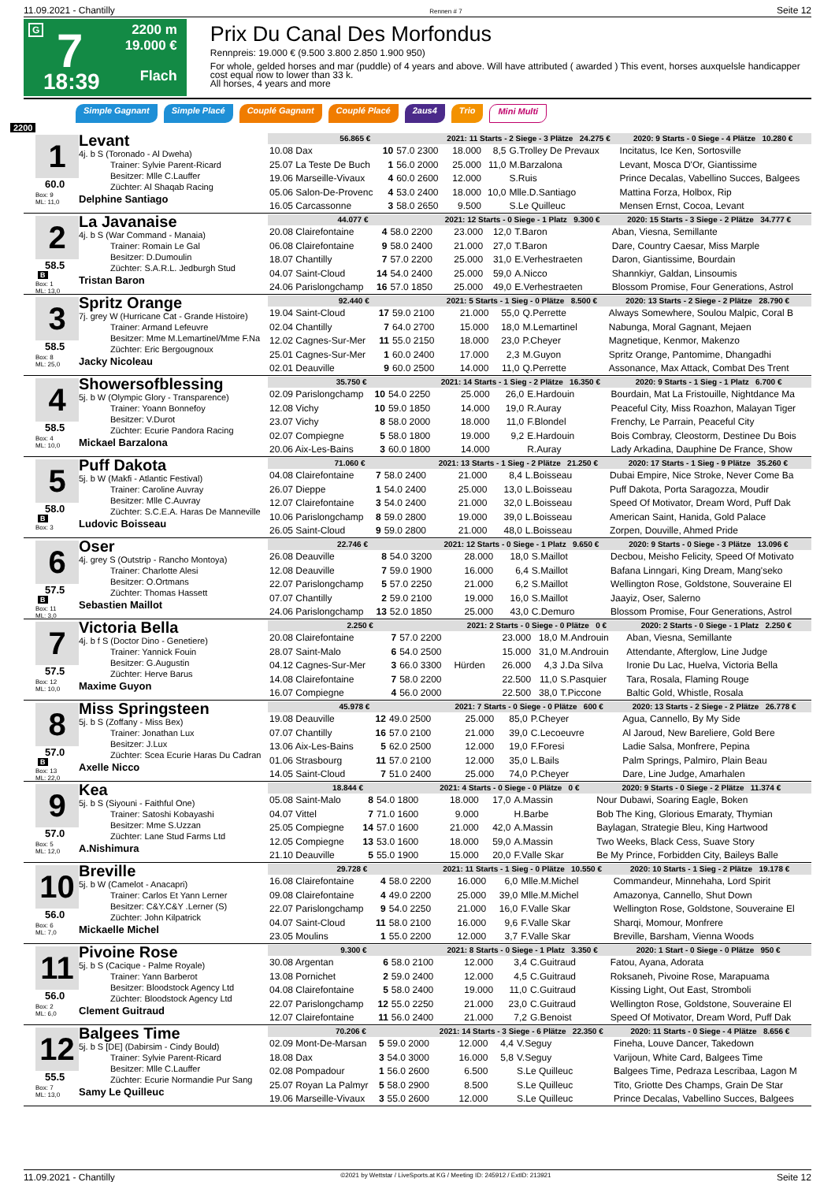11.09.2021 - Chantilly Rennen # 7 Seite 12
G 7
18:39
2200 m
19.000 €
Flach
Prix Du Canal Des Morfondus
Rennpreis: 19.000 € (9.500 3.800 2.850 1.900 950)
For whole, gelded horses and mar (puddle) of 4 years and above. Will have attributed ( awarded ) This event, horses auxquelsle handicapper cost equal now to lower than 33 k.
All horses, 4 years and more
Simple Gagnant Simple Placé Couplé Gagnant Couplé Placé 2aus4 Trio Mini Multi
2200
1
60.0
Box: 9
ML: 11,0
Levant
4j. b S (Toronado - Al Dweha)
Trainer: Sylvie Parent-Ricard
Besitzer: Mlle C.Lauffer
Züchter: Al Shaqab Racing
Delphine Santiago
| 56.865 € | | | 2021: 11 Starts - 2 Siege - 3 Plätze 24.275 € | | | | 2020: 9 Starts - 0 Siege - 4 Plätze 10.280 € | |
| --- | --- | --- | --- | --- | --- | --- | --- | --- |
| 10.08 Dax | 10 | 57.0 2300 | | 18.000 | 8,5 | G.Trolley De Prevaux | | Incitatus, Ice Ken, Sortosville |
| 25.07 La Teste De Buch | 1 | 56.0 2000 | | 25.000 | 11,0 | M.Barzalona | | Levant, Mosca D'Or, Giantissime |
| 19.06 Marseille-Vivaux | 4 | 60.0 2600 | | 12.000 | | S.Ruis | | Prince Decalas, Vabellino Succes, Balgees |
| 05.06 Salon-De-Provenc | 4 | 53.0 2400 | | 18.000 | 10,0 | Mlle.D.Santiago | | Mattina Forza, Holbox, Rip |
| 16.05 Carcassonne | 3 | 58.0 2650 | | 9.500 | | S.Le Quilleuc | | Mensen Ernst, Cocoa, Levant |
2
58.5
B
Box: 1
ML: 13,0
La Javanaise
4j. b S (War Command - Manaia)
Trainer: Romain Le Gal
Besitzer: D.Dumoulin
Züchter: S.A.R.L. Jedburgh Stud
Tristan Baron
| 44.077 € | | | 2021: 12 Starts - 0 Siege - 1 Platz 9.300 € | | | | 2020: 15 Starts - 3 Siege - 2 Plätze 34.777 € | |
| --- | --- | --- | --- | --- | --- | --- | --- | --- |
| 20.08 Clairefontaine | 4 | 58.0 2200 | | 23.000 | 12,0 | T.Baron | | Aban, Viesna, Semillante |
| 06.08 Clairefontaine | 9 | 58.0 2400 | | 21.000 | 27,0 | T.Baron | | Dare, Country Caesar, Miss Marple |
| 18.07 Chantilly | 7 | 57.0 2200 | | 25.000 | 31,0 | E.Verhestraeten | | Daron, Giantissime, Bourdain |
| 04.07 Saint-Cloud | 14 | 54.0 2400 | | 25.000 | 59,0 | A.Nicco | | Shannkiyr, Galdan, Linsoumis |
| 24.06 Parislongchamp | 16 | 57.0 1850 | | 25.000 | 49,0 | E.Verhestraeten | | Blossom Promise, Four Generations, Astrol |
3
58.5
Box: 8
ML: 25,0
Spritz Orange
7j. grey W (Hurricane Cat - Grande Histoire)
Trainer: Armand Lefeuvre
Besitzer: Mme M.Lemartinel/Mme F.Na
Züchter: Eric Bergougnoux
Jacky Nicoleau
| 92.440 € | | | 2021: 5 Starts - 1 Sieg - 0 Plätze 8.500 € | | | | 2020: 13 Starts - 2 Siege - 2 Plätze 28.790 € | |
| --- | --- | --- | --- | --- | --- | --- | --- | --- |
| 19.04 Saint-Cloud | 17 | 59.0 2100 | | 21.000 | 55,0 | Q.Perrette | | Always Somewhere, Soulou Malpic, Coral B |
| 02.04 Chantilly | 7 | 64.0 2700 | | 15.000 | 18,0 | M.Lemartinel | | Nabunga, Moral Gagnant, Mejaen |
| 12.02 Cagnes-Sur-Mer | 11 | 55.0 2150 | | 18.000 | 23,0 | P.Cheyer | | Magnetique, Kenmor, Makenzo |
| 25.01 Cagnes-Sur-Mer | 1 | 60.0 2400 | | 17.000 | 2,3 | M.Guyon | | Spritz Orange, Pantomime, Dhangadhi |
| 02.01 Deauville | 9 | 60.0 2500 | | 14.000 | 11,0 | Q.Perrette | | Assonance, Max Attack, Combat Des Trent |
4
58.5
Box: 4
ML: 10,0
Showersofblessing
5j. b W (Olympic Glory - Transparence)
Trainer: Yoann Bonnefoy
Besitzer: V.Durot
Züchter: Ecurie Pandora Racing
Mickael Barzalona
| 35.750 € | | | 2021: 14 Starts - 1 Sieg - 2 Plätze 16.350 € | | | | 2020: 9 Starts - 1 Sieg - 1 Platz 6.700 € | |
| --- | --- | --- | --- | --- | --- | --- | --- | --- |
| 02.09 Parislongchamp | 10 | 54.0 2250 | | 25.000 | 26,0 | E.Hardouin | | Bourdain, Mat La Fristouille, Nightdance Ma |
| 12.08 Vichy | 10 | 59.0 1850 | | 14.000 | 19,0 | R.Auray | | Peaceful City, Miss Roazhon, Malayan Tiger |
| 23.07 Vichy | 8 | 58.0 2000 | | 18.000 | 11,0 | F.Blondel | | Frenchy, Le Parrain, Peaceful City |
| 02.07 Compiegne | 5 | 58.0 1800 | | 19.000 | 9,2 | E.Hardouin | | Bois Combray, Cleostorm, Destinee Du Bois |
| 20.06 Aix-Les-Bains | 3 | 60.0 1800 | | 14.000 | | R.Auray | | Lady Arkadina, Dauphine De France, Show |
5
58.0
B
Box: 3
Puff Dakota
5j. b W (Makfi - Atlantic Festival)
Trainer: Caroline Auvray
Besitzer: Mlle C.Auvray
Züchter: S.C.E.A. Haras De Manneville
Ludovic Boisseau
| 71.060 € | | | 2021: 13 Starts - 1 Sieg - 2 Plätze 21.250 € | | | | 2020: 17 Starts - 1 Sieg - 9 Plätze 35.260 € | |
| --- | --- | --- | --- | --- | --- | --- | --- | --- |
| 04.08 Clairefontaine | 7 | 58.0 2400 | | 21.000 | 8,4 | L.Boisseau | | Dubai Empire, Nice Stroke, Never Come Ba |
| 26.07 Dieppe | 1 | 54.0 2400 | | 25.000 | 13,0 | L.Boisseau | | Puff Dakota, Porta Saragozza, Moudir |
| 12.07 Clairefontaine | 3 | 54.0 2400 | | 21.000 | 32,0 | L.Boisseau | | Speed Of Motivator, Dream Word, Puff Dak |
| 10.06 Parislongchamp | 8 | 59.0 2800 | | 19.000 | 39,0 | L.Boisseau | | American Saint, Hanida, Gold Palace |
| 26.05 Saint-Cloud | 9 | 59.0 2800 | | 21.000 | 48,0 | L.Boisseau | | Zorpen, Douville, Ahmed Pride |
6
57.5
B
Box: 11
ML: 3,0
Oser
4j. grey S (Outstrip - Rancho Montoya)
Trainer: Charlotte Alesi
Besitzer: O.Ortmans
Züchter: Thomas Hassett
Sebastien Maillot
| 22.746 € | | | 2021: 12 Starts - 0 Siege - 1 Platz 9.650 € | | | | 2020: 9 Starts - 0 Siege - 3 Plätze 13.096 € | |
| --- | --- | --- | --- | --- | --- | --- | --- | --- |
| 26.08 Deauville | 8 | 54.0 3200 | | 28.000 | 18,0 | S.Maillot | | Decbou, Meisho Felicity, Speed Of Motivato |
| 12.08 Deauville | 7 | 59.0 1900 | | 16.000 | 6,4 | S.Maillot | | Bafana Linngari, King Dream, Mang'seko |
| 22.07 Parislongchamp | 5 | 57.0 2250 | | 21.000 | 6,2 | S.Maillot | | Wellington Rose, Goldstone, Souveraine El |
| 07.07 Chantilly | 2 | 59.0 2100 | | 19.000 | 16,0 | S.Maillot | | Jaayiz, Oser, Salerno |
| 24.06 Parislongchamp | 13 | 52.0 1850 | | 25.000 | 43,0 | C.Demuro | | Blossom Promise, Four Generations, Astrol |
7
57.5
Box: 12
ML: 10,0
Victoria Bella
4j. b f S (Doctor Dino - Genetiere)
Trainer: Yannick Fouin
Besitzer: G.Augustin
Züchter: Herve Barus
Maxime Guyon
| 2.250 € | | | 2021: 2 Starts - 0 Siege - 0 Plätze 0 € | | | | 2020: 2 Starts - 0 Siege - 1 Platz 2.250 € | |
| --- | --- | --- | --- | --- | --- | --- | --- | --- |
| 20.08 Clairefontaine | 7 | 57.0 2200 | | 23.000 | 18,0 | M.Androuin | | Aban, Viesna, Semillante |
| 28.07 Saint-Malo | 6 | 54.0 2500 | | 15.000 | 31,0 | M.Androuin | | Attendante, Afterglow, Line Judge |
| 04.12 Cagnes-Sur-Mer | 3 | 66.0 3300 | Hürden | 26.000 | 4,3 | J.Da Silva | | Ironie Du Lac, Huelva, Victoria Bella |
| 14.08 Clairefontaine | 7 | 58.0 2200 | | 22.500 | 11,0 | S.Pasquier | | Tara, Rosala, Flaming Rouge |
| 16.07 Compiegne | 4 | 56.0 2000 | | 22.500 | 38,0 | T.Piccone | | Baltic Gold, Whistle, Rosala |
8
57.0
B
Box: 13
ML: 22,0
Miss Springsteen
5j. b S (Zoffany - Miss Bex)
Trainer: Jonathan Lux
Besitzer: J.Lux
Züchter: Scea Ecurie Haras Du Cadran
Axelle Nicco
| 45.978 € | | | 2021: 7 Starts - 0 Siege - 0 Plätze 600 € | | | | 2020: 13 Starts - 2 Siege - 2 Plätze 26.778 € | |
| --- | --- | --- | --- | --- | --- | --- | --- | --- |
| 19.08 Deauville | 12 | 49.0 2500 | | 25.000 | 85,0 | P.Cheyer | | Agua, Cannello, By My Side |
| 07.07 Chantilly | 16 | 57.0 2100 | | 21.000 | 39,0 | C.Lecoeuvre | | Al Jaroud, New Bareliere, Gold Bere |
| 13.06 Aix-Les-Bains | 5 | 62.0 2500 | | 12.000 | 19,0 | F.Foresi | | Ladie Salsa, Monfrere, Pepina |
| 01.06 Strasbourg | 11 | 57.0 2100 | | 12.000 | 35,0 | L.Bails | | Palm Springs, Palmiro, Plain Beau |
| 14.05 Saint-Cloud | 7 | 51.0 2400 | | 25.000 | 74,0 | P.Cheyer | | Dare, Line Judge, Amarhalen |
9
57.0
Box: 5
ML: 12,0
Kea
5j. b S (Siyouni - Faithful One)
Trainer: Satoshi Kobayashi
Besitzer: Mme S.Uzzan
Züchter: Lane Stud Farms Ltd
A.Nishimura
| 18.844 € | | | 2021: 4 Starts - 0 Siege - 0 Plätze 0 € | | | | 2020: 9 Starts - 0 Siege - 2 Plätze 11.374 € | |
| --- | --- | --- | --- | --- | --- | --- | --- | --- |
| 05.08 Saint-Malo | 8 | 54.0 1800 | | 18.000 | 17,0 | A.Massin | | Nour Dubawi, Soaring Eagle, Boken |
| 04.07 Vittel | 7 | 71.0 1600 | | 9.000 | | H.Barbe | | Bob The King, Glorious Emaraty, Thymian |
| 25.05 Compiegne | 14 | 57.0 1600 | | 21.000 | 42,0 | A.Massin | | Baylagan, Strategie Bleu, King Hartwood |
| 12.05 Compiegne | 13 | 53.0 1600 | | 18.000 | 59,0 | A.Massin | | Two Weeks, Black Cess, Suave Story |
| 21.10 Deauville | 5 | 55.0 1900 | | 15.000 | 20,0 | F.Valle Skar | | Be My Prince, Forbidden City, Baileys Balle |
10
56.0
Box: 6
ML: 7,0
Breville
5j. b W (Camelot - Anacapri)
Trainer: Carlos Et Yann Lerner
Besitzer: C&Y.C&Y .Lerner (S)
Züchter: John Kilpatrick
Mickaelle Michel
| 29.728 € | | | 2021: 11 Starts - 1 Sieg - 0 Plätze 10.550 € | | | | 2020: 10 Starts - 1 Sieg - 2 Plätze 19.178 € | |
| --- | --- | --- | --- | --- | --- | --- | --- | --- |
| 16.08 Clairefontaine | 4 | 58.0 2200 | | 16.000 | 6,0 | Mlle.M.Michel | | Commandeur, Minnehaha, Lord Spirit |
| 09.08 Clairefontaine | 4 | 49.0 2200 | | 25.000 | 39,0 | Mlle.M.Michel | | Amazonya, Cannello, Shut Down |
| 22.07 Parislongchamp | 9 | 54.0 2250 | | 21.000 | 16,0 | F.Valle Skar | | Wellington Rose, Goldstone, Souveraine El |
| 04.07 Saint-Cloud | 11 | 58.0 2100 | | 16.000 | 9,6 | F.Valle Skar | | Sharqi, Momour, Monfrere |
| 23.05 Moulins | 1 | 55.0 2200 | | 12.000 | 3,7 | F.Valle Skar | | Breville, Barsham, Vienna Woods |
11
56.0
Box: 2
ML: 6,0
Pivoine Rose
5j. b S (Cacique - Palme Royale)
Trainer: Yann Barberot
Besitzer: Bloodstock Agency Ltd
Züchter: Bloodstock Agency Ltd
Clement Guitraud
| 9.300 € | | | 2021: 8 Starts - 0 Siege - 1 Platz 3.350 € | | | | 2020: 1 Start - 0 Siege - 0 Plätze 950 € | |
| --- | --- | --- | --- | --- | --- | --- | --- | --- |
| 30.08 Argentan | 6 | 58.0 2100 | | 12.000 | 3,4 | C.Guitraud | | Fatou, Ayana, Adorata |
| 13.08 Pornichet | 2 | 59.0 2400 | | 12.000 | 4,5 | C.Guitraud | | Roksaneh, Pivoine Rose, Marapuama |
| 04.08 Clairefontaine | 5 | 58.0 2400 | | 19.000 | 11,0 | C.Guitraud | | Kissing Light, Out East, Stromboli |
| 22.07 Parislongchamp | 12 | 55.0 2250 | | 21.000 | 23,0 | C.Guitraud | | Wellington Rose, Goldstone, Souveraine El |
| 12.07 Clairefontaine | 11 | 56.0 2400 | | 21.000 | 7,2 | G.Benoist | | Speed Of Motivator, Dream Word, Puff Dak |
12
55.5
Box: 7
ML: 13,0
Balgees Time
5j. b S [DE] (Dabirsim - Cindy Bould)
Trainer: Sylvie Parent-Ricard
Besitzer: Mlle C.Lauffer
Züchter: Ecurie Normandie Pur Sang
Samy Le Quilleuc
| 70.206 € | | | 2021: 14 Starts - 3 Siege - 6 Plätze 22.350 € | | | | 2020: 11 Starts - 0 Siege - 4 Plätze 8.656 € | |
| --- | --- | --- | --- | --- | --- | --- | --- | --- |
| 02.09 Mont-De-Marsan | 5 | 59.0 2000 | | 12.000 | 4,4 | V.Seguy | | Fineha, Louve Dancer, Takedown |
| 18.08 Dax | 3 | 54.0 3000 | | 16.000 | 5,8 | V.Seguy | | Varijoun, White Card, Balgees Time |
| 02.08 Pompadour | 1 | 56.0 2600 | | 6.500 | | S.Le Quilleuc | | Balgees Time, Pedraza Lescribaa, Lagon M |
| 25.07 Royan La Palmyr | 5 | 58.0 2900 | | 8.500 | | S.Le Quilleuc | | Tito, Griotte Des Champs, Grain De Star |
| 19.06 Marseille-Vivaux | 3 | 55.0 2600 | | 12.000 | | S.Le Quilleuc | | Prince Decalas, Vabellino Succes, Balgees |
11.09.2021 - Chantilly ©2021 by Wettstar / LiveSports.at KG / Meeting ID: 245912 / ExtID: 213921 Seite 12